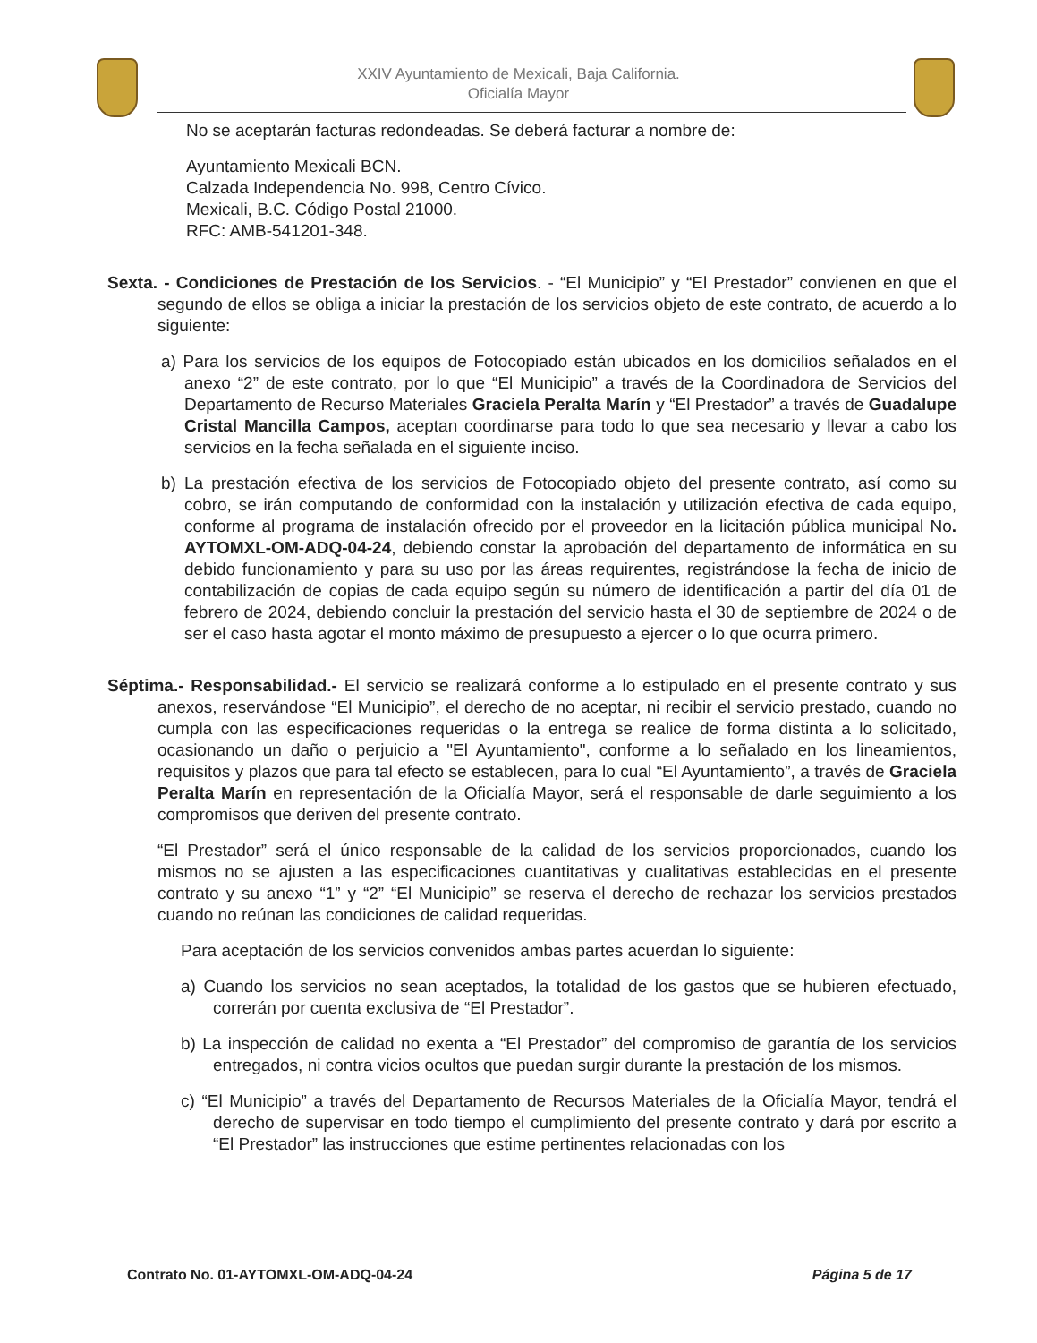XXIV Ayuntamiento de Mexicali, Baja California.
Oficialía Mayor
No se aceptarán facturas redondeadas. Se deberá facturar a nombre de:
Ayuntamiento Mexicali BCN.
Calzada Independencia No. 998, Centro Cívico.
Mexicali, B.C. Código Postal 21000.
RFC: AMB-541201-348.
Sexta. - Condiciones de Prestación de los Servicios. - “El Municipio” y “El Prestador” convienen en que el segundo de ellos se obliga a iniciar la prestación de los servicios objeto de este contrato, de acuerdo a lo siguiente:
a) Para los servicios de los equipos de Fotocopiado están ubicados en los domicilios señalados en el anexo “2” de este contrato, por lo que “El Municipio” a través de la Coordinadora de Servicios del Departamento de Recurso Materiales Graciela Peralta Marín y “El Prestador” a través de Guadalupe Cristal Mancilla Campos, aceptan coordinarse para todo lo que sea necesario y llevar a cabo los servicios en la fecha señalada en el siguiente inciso.
b) La prestación efectiva de los servicios de Fotocopiado objeto del presente contrato, así como su cobro, se irán computando de conformidad con la instalación y utilización efectiva de cada equipo, conforme al programa de instalación ofrecido por el proveedor en la licitación pública municipal No. AYTOMXL-OM-ADQ-04-24, debiendo constar la aprobación del departamento de informática en su debido funcionamiento y para su uso por las áreas requirentes, registrándose la fecha de inicio de contabilización de copias de cada equipo según su número de identificación a partir del día 01 de febrero de 2024, debiendo concluir la prestación del servicio hasta el 30 de septiembre de 2024 o de ser el caso hasta agotar el monto máximo de presupuesto a ejercer o lo que ocurra primero.
Séptima.- Responsabilidad.- El servicio se realizará conforme a lo estipulado en el presente contrato y sus anexos, reservándose “El Municipio”, el derecho de no aceptar, ni recibir el servicio prestado, cuando no cumpla con las especificaciones requeridas o la entrega se realice de forma distinta a lo solicitado, ocasionando un daño o perjuicio a "El Ayuntamiento", conforme a lo señalado en los lineamientos, requisitos y plazos que para tal efecto se establecen, para lo cual “El Ayuntamiento”, a través de Graciela Peralta Marín en representación de la Oficialía Mayor, será el responsable de darle seguimiento a los compromisos que deriven del presente contrato.
“El Prestador” será el único responsable de la calidad de los servicios proporcionados, cuando los mismos no se ajusten a las especificaciones cuantitativas y cualitativas establecidas en el presente contrato y su anexo “1” y “2” “El Municipio” se reserva el derecho de rechazar los servicios prestados cuando no reúnan las condiciones de calidad requeridas.
Para aceptación de los servicios convenidos ambas partes acuerdan lo siguiente:
a) Cuando los servicios no sean aceptados, la totalidad de los gastos que se hubieren efectuado, correrán por cuenta exclusiva de “El Prestador”.
b) La inspección de calidad no exenta a “El Prestador” del compromiso de garantía de los servicios entregados, ni contra vicios ocultos que puedan surgir durante la prestación de los mismos.
c) “El Municipio” a través del Departamento de Recursos Materiales de la Oficialía Mayor, tendrá el derecho de supervisar en todo tiempo el cumplimiento del presente contrato y dará por escrito a “El Prestador” las instrucciones que estime pertinentes relacionadas con los
Contrato No. 01-AYTOMXL-OM-ADQ-04-24 Página 5 de 17